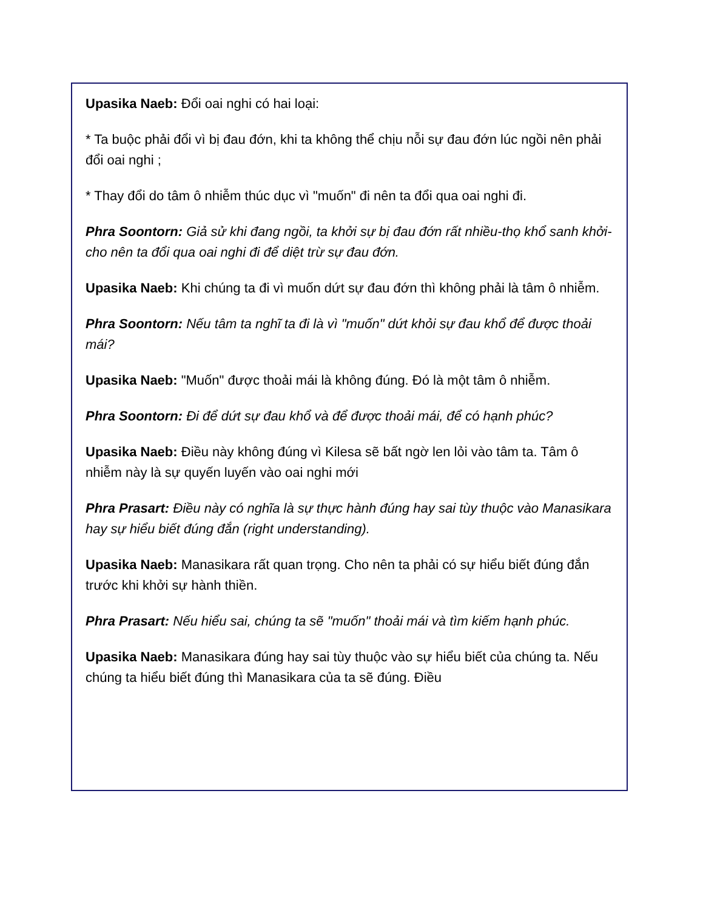Upasika Naeb: Đổi oai nghi có hai loại:
* Ta buộc phải đổi vì bị đau đớn, khi ta không thể chịu nỗi sự đau đớn lúc ngồi nên phải đổi oai nghi ;
* Thay đổi do tâm ô nhiễm thúc dục vì "muốn" đi nên ta đổi qua oai nghi đi.
Phra Soontorn: Giả sử khi đang ngồi, ta khởi sự bị đau đớn rất nhiều-thọ khổ sanh khởi- cho nên ta đổi qua oai nghi đi để diệt trừ sự đau đớn.
Upasika Naeb: Khi chúng ta đi vì muốn dứt sự đau đớn thì không phải là tâm ô nhiễm.
Phra Soontorn: Nếu tâm ta nghĩ ta đi là vì "muốn" dứt khỏi sự đau khổ để được thoải mái?
Upasika Naeb: "Muốn" được thoải mái là không đúng. Đó là một tâm ô nhiễm.
Phra Soontorn: Đi để dứt sự đau khổ và để được thoải mái, để có hạnh phúc?
Upasika Naeb: Điều này không đúng vì Kilesa sẽ bất ngờ len lỏi vào tâm ta. Tâm ô nhiễm này là sự quyến luyến vào oai nghi mới
Phra Prasart: Điều này có nghĩa là sự thực hành đúng hay sai tùy thuộc vào Manasikara hay sự hiểu biết đúng đắn (right understanding).
Upasika Naeb: Manasikara rất quan trọng. Cho nên ta phải có sự hiểu biết đúng đắn trước khi khởi sự hành thiền.
Phra Prasart: Nếu hiểu sai, chúng ta sẽ "muốn" thoải mái và tìm kiếm hạnh phúc.
Upasika Naeb: Manasikara đúng hay sai tùy thuộc vào sự hiểu biết của chúng ta. Nếu chúng ta hiểu biết đúng thì Manasikara của ta sẽ đúng. Điều